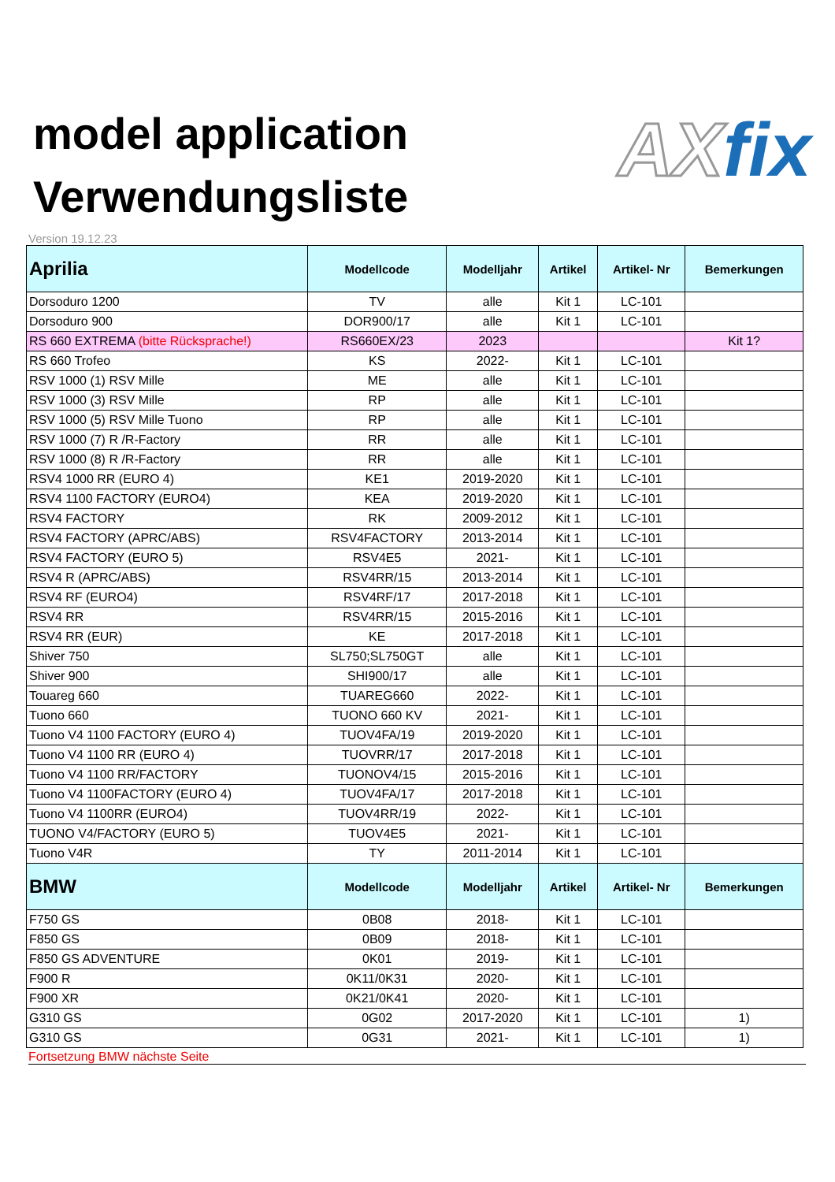model application
Verwendungsliste
AX fix
Version 19.12.23
| Aprilia | Modellcode | Modelljahr | Artikel | Artikel- Nr | Bemerkungen |
| --- | --- | --- | --- | --- | --- |
| Dorsoduro 1200 | TV | alle | Kit 1 | LC-101 | |
| Dorsoduro 900 | DOR900/17 | alle | Kit 1 | LC-101 | |
| RS 660 EXTREMA (bitte Rücksprache!) | RS660EX/23 | 2023 | | | Kit 1? |
| RS 660 Trofeo | KS | 2022- | Kit 1 | LC-101 | |
| RSV 1000 (1) RSV Mille | ME | alle | Kit 1 | LC-101 | |
| RSV 1000 (3) RSV Mille | RP | alle | Kit 1 | LC-101 | |
| RSV 1000 (5) RSV Mille Tuono | RP | alle | Kit 1 | LC-101 | |
| RSV 1000 (7) R /R-Factory | RR | alle | Kit 1 | LC-101 | |
| RSV 1000 (8) R /R-Factory | RR | alle | Kit 1 | LC-101 | |
| RSV4 1000 RR (EURO 4) | KE1 | 2019-2020 | Kit 1 | LC-101 | |
| RSV4 1100 FACTORY (EURO4) | KEA | 2019-2020 | Kit 1 | LC-101 | |
| RSV4 FACTORY | RK | 2009-2012 | Kit 1 | LC-101 | |
| RSV4 FACTORY (APRC/ABS) | RSV4FACTORY | 2013-2014 | Kit 1 | LC-101 | |
| RSV4 FACTORY (EURO 5) | RSV4E5 | 2021- | Kit 1 | LC-101 | |
| RSV4 R (APRC/ABS) | RSV4RR/15 | 2013-2014 | Kit 1 | LC-101 | |
| RSV4 RF (EURO4) | RSV4RF/17 | 2017-2018 | Kit 1 | LC-101 | |
| RSV4 RR | RSV4RR/15 | 2015-2016 | Kit 1 | LC-101 | |
| RSV4 RR (EUR) | KE | 2017-2018 | Kit 1 | LC-101 | |
| Shiver 750 | SL750;SL750GT | alle | Kit 1 | LC-101 | |
| Shiver 900 | SHI900/17 | alle | Kit 1 | LC-101 | |
| Touareg 660 | TUAREG660 | 2022- | Kit 1 | LC-101 | |
| Tuono 660 | TUONO 660 KV | 2021- | Kit 1 | LC-101 | |
| Tuono V4 1100 FACTORY (EURO 4) | TUOV4FA/19 | 2019-2020 | Kit 1 | LC-101 | |
| Tuono V4 1100 RR (EURO 4) | TUOVRR/17 | 2017-2018 | Kit 1 | LC-101 | |
| Tuono V4 1100 RR/FACTORY | TUONOV4/15 | 2015-2016 | Kit 1 | LC-101 | |
| Tuono V4 1100FACTORY (EURO 4) | TUOV4FA/17 | 2017-2018 | Kit 1 | LC-101 | |
| Tuono V4 1100RR (EURO4) | TUOV4RR/19 | 2022- | Kit 1 | LC-101 | |
| TUONO V4/FACTORY (EURO 5) | TUOV4E5 | 2021- | Kit 1 | LC-101 | |
| Tuono V4R | TY | 2011-2014 | Kit 1 | LC-101 | |
| BMW | Modellcode | Modelljahr | Artikel | Artikel- Nr | Bemerkungen |
| F750 GS | 0B08 | 2018- | Kit 1 | LC-101 | |
| F850 GS | 0B09 | 2018- | Kit 1 | LC-101 | |
| F850 GS ADVENTURE | 0K01 | 2019- | Kit 1 | LC-101 | |
| F900 R | 0K11/0K31 | 2020- | Kit 1 | LC-101 | |
| F900 XR | 0K21/0K41 | 2020- | Kit 1 | LC-101 | |
| G310 GS | 0G02 | 2017-2020 | Kit 1 | LC-101 | 1) |
| G310 GS | 0G31 | 2021- | Kit 1 | LC-101 | 1) |
Fortsetzung BMW nächste Seite